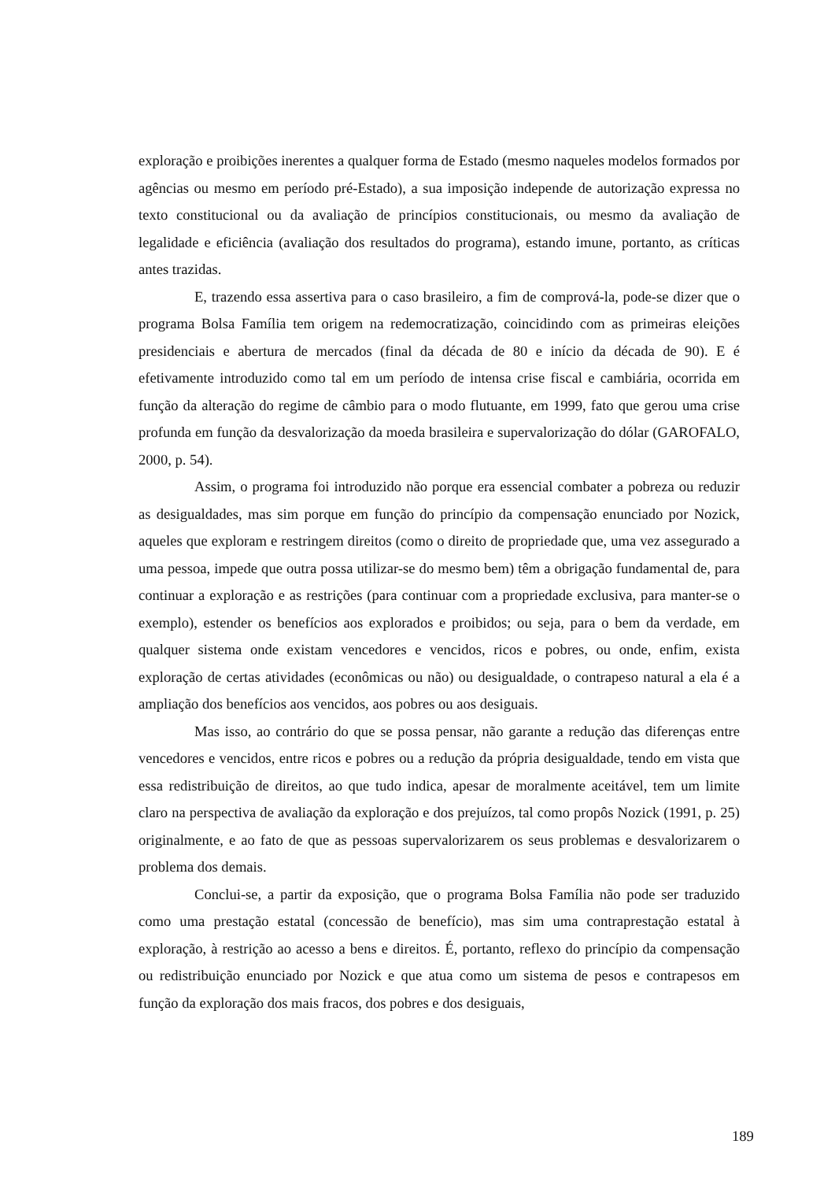exploração e proibições inerentes a qualquer forma de Estado (mesmo naqueles modelos formados por agências ou mesmo em período pré-Estado), a sua imposição independe de autorização expressa no texto constitucional ou da avaliação de princípios constitucionais, ou mesmo da avaliação de legalidade e eficiência (avaliação dos resultados do programa), estando imune, portanto, as críticas antes trazidas.
E, trazendo essa assertiva para o caso brasileiro, a fim de comprová-la, pode-se dizer que o programa Bolsa Família tem origem na redemocratização, coincidindo com as primeiras eleições presidenciais e abertura de mercados (final da década de 80 e início da década de 90). E é efetivamente introduzido como tal em um período de intensa crise fiscal e cambiária, ocorrida em função da alteração do regime de câmbio para o modo flutuante, em 1999, fato que gerou uma crise profunda em função da desvalorização da moeda brasileira e supervalorização do dólar (GAROFALO, 2000, p. 54).
Assim, o programa foi introduzido não porque era essencial combater a pobreza ou reduzir as desigualdades, mas sim porque em função do princípio da compensação enunciado por Nozick, aqueles que exploram e restringem direitos (como o direito de propriedade que, uma vez assegurado a uma pessoa, impede que outra possa utilizar-se do mesmo bem) têm a obrigação fundamental de, para continuar a exploração e as restrições (para continuar com a propriedade exclusiva, para manter-se o exemplo), estender os benefícios aos explorados e proibidos; ou seja, para o bem da verdade, em qualquer sistema onde existam vencedores e vencidos, ricos e pobres, ou onde, enfim, exista exploração de certas atividades (econômicas ou não) ou desigualdade, o contrapeso natural a ela é a ampliação dos benefícios aos vencidos, aos pobres ou aos desiguais.
Mas isso, ao contrário do que se possa pensar, não garante a redução das diferenças entre vencedores e vencidos, entre ricos e pobres ou a redução da própria desigualdade, tendo em vista que essa redistribuição de direitos, ao que tudo indica, apesar de moralmente aceitável, tem um limite claro na perspectiva de avaliação da exploração e dos prejuízos, tal como propôs Nozick (1991, p. 25) originalmente, e ao fato de que as pessoas supervalorizarem os seus problemas e desvalorizarem o problema dos demais.
Conclui-se, a partir da exposição, que o programa Bolsa Família não pode ser traduzido como uma prestação estatal (concessão de benefício), mas sim uma contraprestação estatal à exploração, à restrição ao acesso a bens e direitos. É, portanto, reflexo do princípio da compensação ou redistribuição enunciado por Nozick e que atua como um sistema de pesos e contrapesos em função da exploração dos mais fracos, dos pobres e dos desiguais,
189